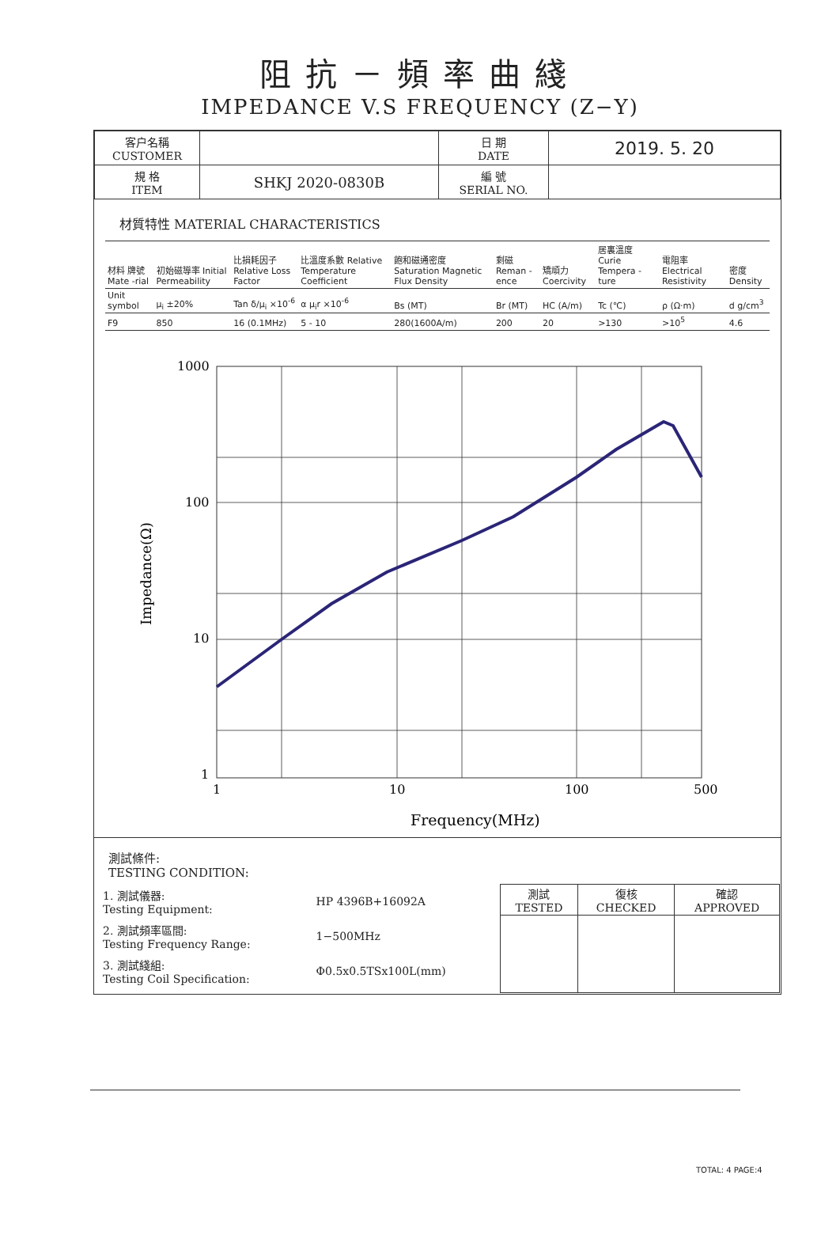阻抗－頻率曲綫
IMPEDANCE V.S FREQUENCY (Z−Y)
| 客户名稱 CUSTOMER | | 日 期 DATE | 2019. 5. 20 |
| 規 格 ITEM | SHKJ 2020-0830B | 編 號 SERIAL NO. | |
材質特性 MATERIAL CHARACTERISTICS
| 材料 牌號 Mate -rial | 初始磁導率 Initial Permeability | 比損耗因子 Relative Loss Factor | 比溫度系數 Relative Temperature Coefficient | 飽和磁通密度 Saturation Magnetic Flux Density | 剩磁 Reman -ence | 矯頑力 Coercivity | 居裏溫度 Curie Tempera -ture | 電阻率 Electrical Resistivity | 密度 Density |
| Unit symbol | μ<sub>i</sub> ±20% | Tan δ/μ<sub>i</sub> ×10<sup>-6</sup> | α μ<sub>i</sub>r ×10<sup>-6</sup> | Bs (MT) | Br (MT) | HC (A/m) | Tc (℃) | ρ (Ω·m) | d g/cm<sup>3</sup> |
| F9 | 850 | 16 (0.1MHz) | 5 - 10 | 280(1600A/m) | 200 | 20 | >130 | >10<sup>5</sup> | 4.6 |
Impedance(Ω)
1000
100
10
1
1
10
100
500
Frequency(MHz)
測試條件:
TESTING CONDITION:
| / 1. 測試儀器: Testing Equipment: / HP 4396B+16092A / / 2. 測試頻率區間: Testing Frequency Range: / 1−500MHz / / 3. 測試綫組: Testing Coil Specification: / Φ0.5x0.5TSx100L(mm) / | / 測試 TESTED / 復核 CHECKED / 確認 APPROVED / |
TOTAL: 4 PAGE:4